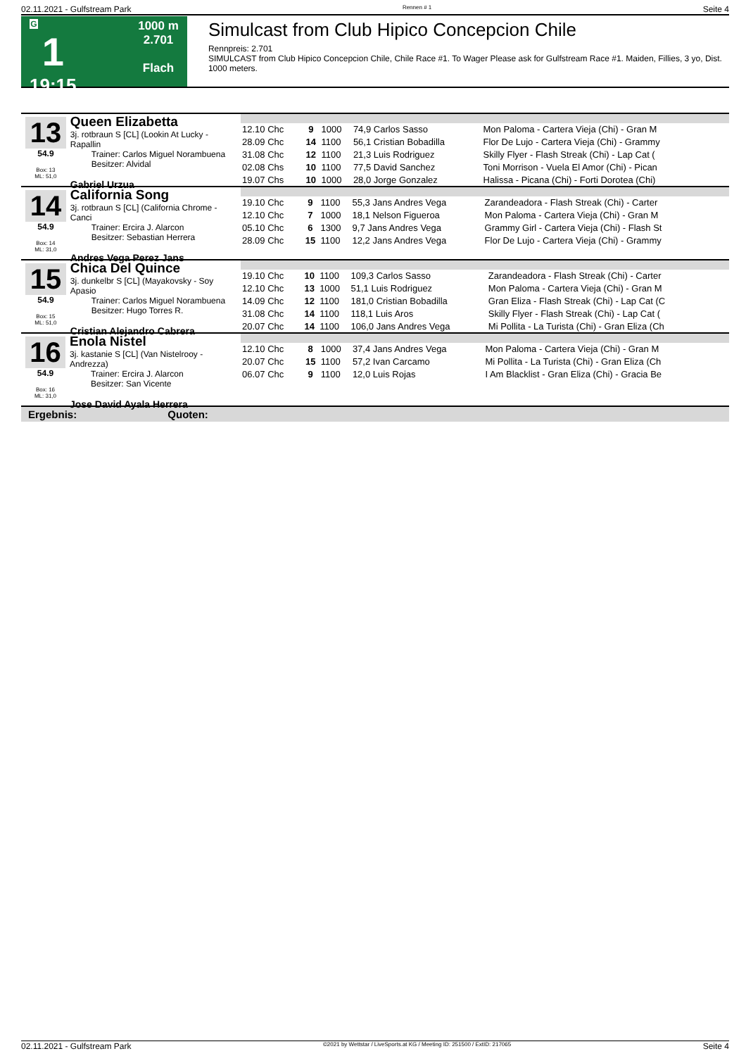02.11.2021 - Gulfstream Park Rennen # 1 Seite 4
G
1
19:15
1000 m
2.701
Flach
Simulcast from Club Hipico Concepcion Chile
Rennpreis: 2.701
SIMULCAST from Club Hipico Concepcion Chile, Chile Race #1. To Wager Please ask for Gulfstream Race #1. Maiden, Fillies, 3 yo, Dist. 1000 meters.
13
54.9
Box: 13
ML: 51,0
Queen Elizabetta
3j. rotbraun S [CL] (Lookin At Lucky - Rapallin
Trainer: Carlos Miguel Norambuena
Besitzer: Alvidal
Gabriel Urzua
| 12.10 Chc | 9 | 1000 | 74,9 Carlos Sasso | Mon Paloma - Cartera Vieja (Chi) - Gran M |
| 28.09 Chc | 14 | 1100 | 56,1 Cristian Bobadilla | Flor De Lujo - Cartera Vieja (Chi) - Grammy |
| 31.08 Chc | 12 | 1100 | 21,3 Luis Rodriguez | Skilly Flyer - Flash Streak (Chi) - Lap Cat ( |
| 02.08 Chs | 10 | 1100 | 77,5 David Sanchez | Toni Morrison - Vuela El Amor (Chi) - Pican |
| 19.07 Chs | 10 | 1000 | 28,0 Jorge Gonzalez | Halissa - Picana (Chi) - Forti Dorotea (Chi) |
14
54.9
Box: 14
ML: 31,0
California Song
3j. rotbraun S [CL] (California Chrome - Canci
Trainer: Ercira J. Alarcon
Besitzer: Sebastian Herrera
Andres Vega Perez Jans
| 19.10 Chc | 9 | 1100 | 55,3 Jans Andres Vega | Zarandeadora - Flash Streak (Chi) - Carter |
| 12.10 Chc | 7 | 1000 | 18,1 Nelson Figueroa | Mon Paloma - Cartera Vieja (Chi) - Gran M |
| 05.10 Chc | 6 | 1300 | 9,7 Jans Andres Vega | Grammy Girl - Cartera Vieja (Chi) - Flash St |
| 28.09 Chc | 15 | 1100 | 12,2 Jans Andres Vega | Flor De Lujo - Cartera Vieja (Chi) - Grammy |
15
54.9
Box: 15
ML: 51,0
Chica Del Quince
3j. dunkelbr S [CL] (Mayakovsky - Soy Apasio
Trainer: Carlos Miguel Norambuena
Besitzer: Hugo Torres R.
Cristian Alejandro Cabrera
| 19.10 Chc | 10 | 1100 | 109,3 Carlos Sasso | Zarandeadora - Flash Streak (Chi) - Carter |
| 12.10 Chc | 13 | 1000 | 51,1 Luis Rodriguez | Mon Paloma - Cartera Vieja (Chi) - Gran M |
| 14.09 Chc | 12 | 1100 | 181,0 Cristian Bobadilla | Gran Eliza - Flash Streak (Chi) - Lap Cat (C |
| 31.08 Chc | 14 | 1100 | 118,1 Luis Aros | Skilly Flyer - Flash Streak (Chi) - Lap Cat ( |
| 20.07 Chc | 14 | 1100 | 106,0 Jans Andres Vega | Mi Pollita - La Turista (Chi) - Gran Eliza (Ch |
16
54.9
Box: 16
ML: 31,0
Enola Nistel
3j. kastanie S [CL] (Van Nistelrooy - Andrezza)
Trainer: Ercira J. Alarcon
Besitzer: San Vicente
Jose David Ayala Herrera
| 12.10 Chc | 8 | 1000 | 37,4 Jans Andres Vega | Mon Paloma - Cartera Vieja (Chi) - Gran M |
| 20.07 Chc | 15 | 1100 | 57,2 Ivan Carcamo | Mi Pollita - La Turista (Chi) - Gran Eliza (Ch |
| 06.07 Chc | 9 | 1100 | 12,0 Luis Rojas | I Am Blacklist - Gran Eliza (Chi) - Gracia Be |
Ergebnis: Quoten:
02.11.2021 - Gulfstream Park ©2021 by Wettstar / LiveSports.at KG / Meeting ID: 251500 / ExtID: 217065 Seite 4